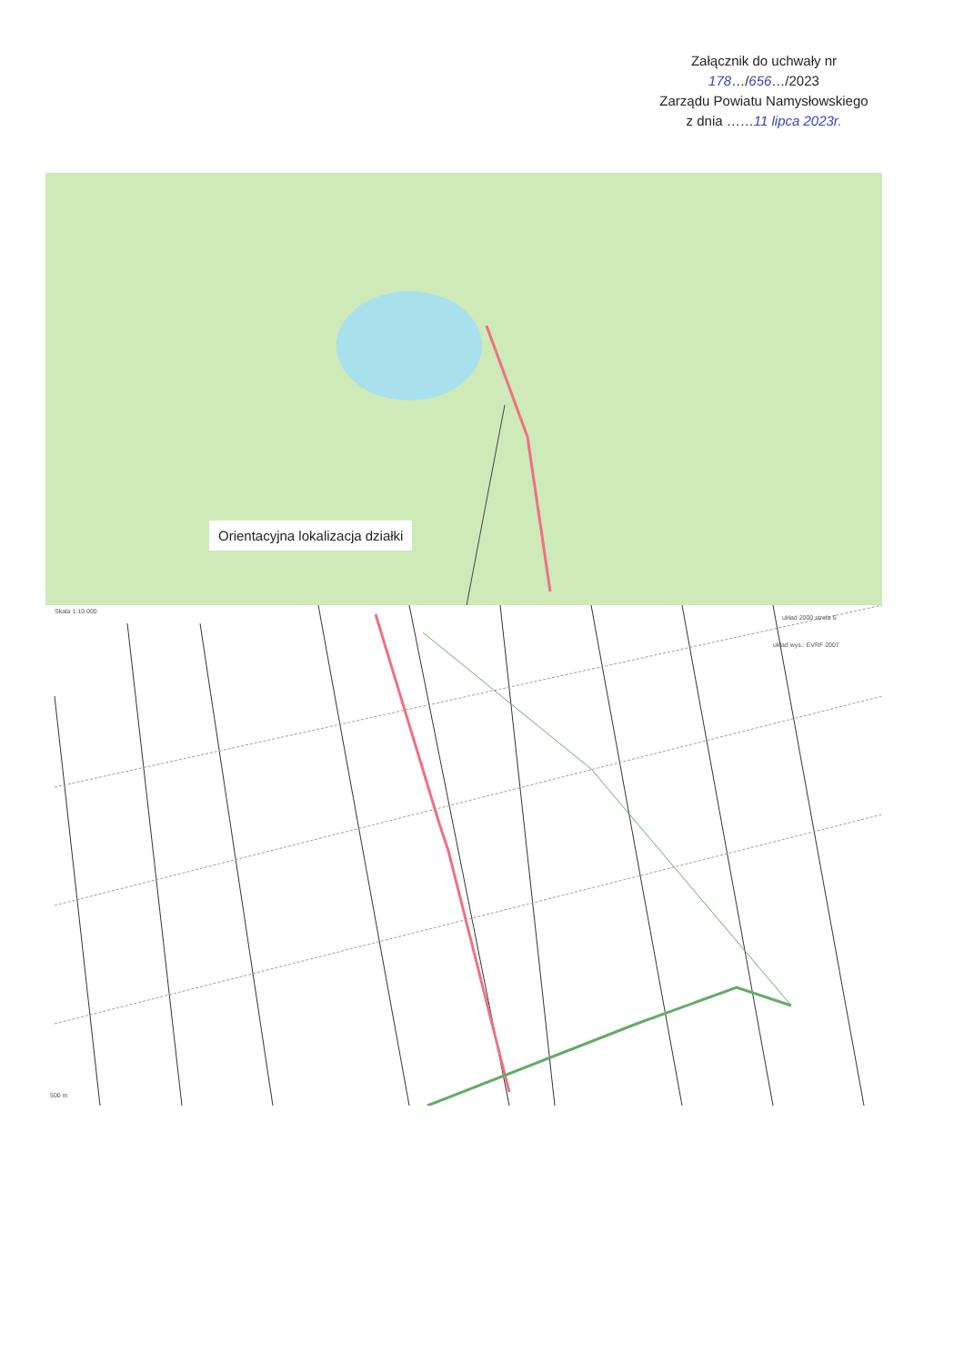Załącznik do uchwały nr
178…/656…/2023
Zarządu Powiatu Namysłowskiego
z dnia ……11 lipca 2023r.
Orientacyjna lokalizacja działki
Skala 1:10 000
układ 2000 strefa 6
układ wys.: EVRF 2007
500 m